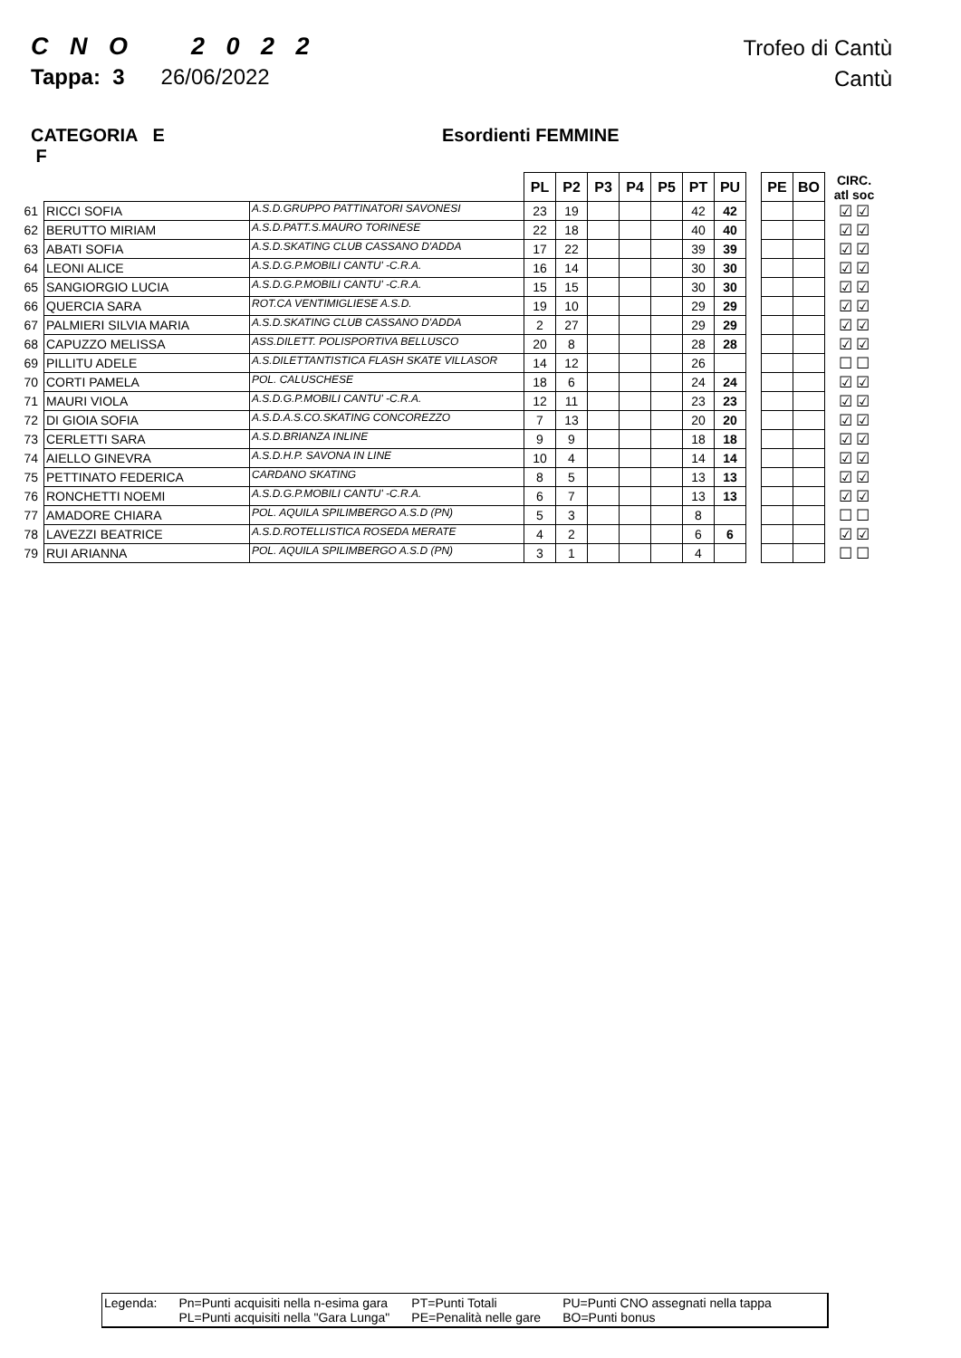C N O 2 0 2 2
Tappa: 3 26/06/2022
Trofeo di Cantù
Cantù
CATEGORIA E F Esordienti FEMMINE
| | | | PL | P2 | P3 | P4 | P5 | PT | PU | | PE | BO | CIRC. atl soc |
| --- | --- | --- | --- | --- | --- | --- | --- | --- | --- | --- | --- | --- | --- |
| 61 | RICCI SOFIA | A.S.D.GRUPPO PATTINATORI SAVONESI | 23 | 19 | | | | 42 | 42 | | | | ☑ ☑ |
| 62 | BERUTTO MIRIAM | A.S.D.PATT.S.MAURO TORINESE | 22 | 18 | | | | 40 | 40 | | | | ☑ ☑ |
| 63 | ABATI SOFIA | A.S.D.SKATING CLUB CASSANO D'ADDA | 17 | 22 | | | | 39 | 39 | | | | ☑ ☑ |
| 64 | LEONI ALICE | A.S.D.G.P.MOBILI CANTU' -C.R.A. | 16 | 14 | | | | 30 | 30 | | | | ☑ ☑ |
| 65 | SANGIORGIO LUCIA | A.S.D.G.P.MOBILI CANTU' -C.R.A. | 15 | 15 | | | | 30 | 30 | | | | ☑ ☑ |
| 66 | QUERCIA SARA | ROT.CA VENTIMIGLIESE A.S.D. | 19 | 10 | | | | 29 | 29 | | | | ☑ ☑ |
| 67 | PALMIERI SILVIA MARIA | A.S.D.SKATING CLUB CASSANO D'ADDA | 2 | 27 | | | | 29 | 29 | | | | ☑ ☑ |
| 68 | CAPUZZO MELISSA | ASS.DILETT. POLISPORTIVA BELLUSCO | 20 | 8 | | | | 28 | 28 | | | | ☑ ☑ |
| 69 | PILLITU ADELE | A.S.DILETTANTISTICA FLASH SKATE VILLASOR | 14 | 12 | | | | 26 | | | | | ☐ ☐ |
| 70 | CORTI PAMELA | POL. CALUSCHESE | 18 | 6 | | | | 24 | 24 | | | | ☑ ☑ |
| 71 | MAURI VIOLA | A.S.D.G.P.MOBILI CANTU' -C.R.A. | 12 | 11 | | | | 23 | 23 | | | | ☑ ☑ |
| 72 | DI GIOIA SOFIA | A.S.D.A.S.CO.SKATING CONCOREZZO | 7 | 13 | | | | 20 | 20 | | | | ☑ ☑ |
| 73 | CERLETTI SARA | A.S.D.BRIANZA INLINE | 9 | 9 | | | | 18 | 18 | | | | ☑ ☑ |
| 74 | AIELLO GINEVRA | A.S.D.H.P. SAVONA IN LINE | 10 | 4 | | | | 14 | 14 | | | | ☑ ☑ |
| 75 | PETTINATO FEDERICA | CARDANO SKATING | 8 | 5 | | | | 13 | 13 | | | | ☑ ☑ |
| 76 | RONCHETTI NOEMI | A.S.D.G.P.MOBILI CANTU' -C.R.A. | 6 | 7 | | | | 13 | 13 | | | | ☑ ☑ |
| 77 | AMADORE CHIARA | POL. AQUILA SPILIMBERGO A.S.D (PN) | 5 | 3 | | | | 8 | | | | | ☐ ☐ |
| 78 | LAVEZZI BEATRICE | A.S.D.ROTELLISTICA ROSEDA MERATE | 4 | 2 | | | | 6 | 6 | | | | ☑ ☑ |
| 79 | RUI ARIANNA | POL. AQUILA SPILIMBERGO A.S.D (PN) | 3 | 1 | | | | 4 | | | | | ☐ ☐ |
Legenda: Pn=Punti acquisiti nella n-esima gara
PL=Punti acquisiti nella "Gara Lunga"
PT=Punti Totali
PE=Penalità nelle gare
PU=Punti CNO assegnati nella tappa
BO=Punti bonus